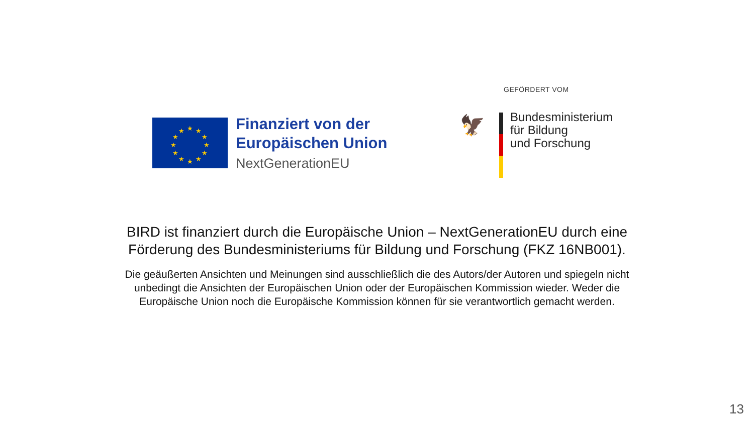★
★
★
★
★
★
★
★
★
★
★
★
Finanziert von der
Europäischen Union
NextGenerationEU
GEFÖRDERT VOM
🦅
Bundesministerium
für Bildung
und Forschung
BIRD ist finanziert durch die Europäische Union – NextGenerationEU durch eine
Förderung des Bundesministeriums für Bildung und Forschung (FKZ 16NB001).
Die geäußerten Ansichten und Meinungen sind ausschließlich die des Autors/der Autoren und spiegeln nicht
unbedingt die Ansichten der Europäischen Union oder der Europäischen Kommission wieder. Weder die
Europäische Union noch die Europäische Kommission können für sie verantwortlich gemacht werden.
13